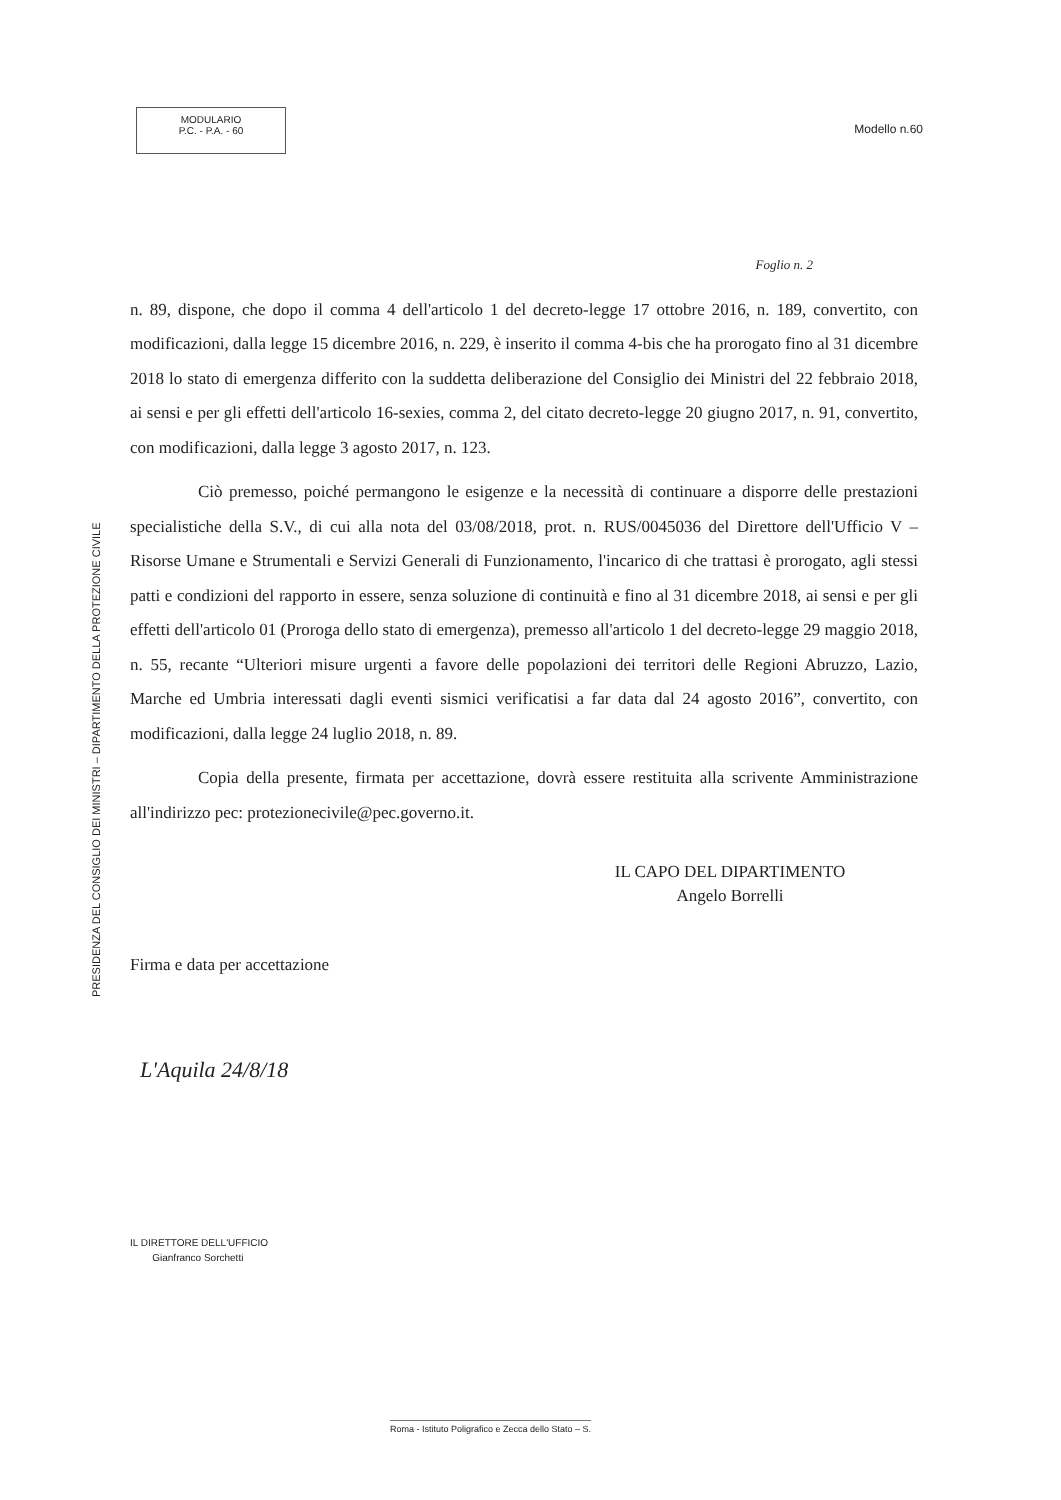MODULARIO
P.C. - P.A. - 60
Modello n.60
PRESIDENZA DEL CONSIGLIO DEI MINISTRI – DIPARTIMENTO DELLA PROTEZIONE CIVILE
Foglio n. 2
n. 89, dispone, che dopo il comma 4 dell'articolo 1 del decreto-legge 17 ottobre 2016, n. 189, convertito, con modificazioni, dalla legge 15 dicembre 2016, n. 229, è inserito il comma 4-bis che ha prorogato fino al 31 dicembre 2018 lo stato di emergenza differito con la suddetta deliberazione del Consiglio dei Ministri del 22 febbraio 2018, ai sensi e per gli effetti dell'articolo 16-sexies, comma 2, del citato decreto-legge 20 giugno 2017, n. 91, convertito, con modificazioni, dalla legge 3 agosto 2017, n. 123.
Ciò premesso, poiché permangono le esigenze e la necessità di continuare a disporre delle prestazioni specialistiche della S.V., di cui alla nota del 03/08/2018, prot. n. RUS/0045036 del Direttore dell'Ufficio V – Risorse Umane e Strumentali e Servizi Generali di Funzionamento, l'incarico di che trattasi è prorogato, agli stessi patti e condizioni del rapporto in essere, senza soluzione di continuità e fino al 31 dicembre 2018, ai sensi e per gli effetti dell'articolo 01 (Proroga dello stato di emergenza), premesso all'articolo 1 del decreto-legge 29 maggio 2018, n. 55, recante “Ulteriori misure urgenti a favore delle popolazioni dei territori delle Regioni Abruzzo, Lazio, Marche ed Umbria interessati dagli eventi sismici verificatisi a far data dal 24 agosto 2016”, convertito, con modificazioni, dalla legge 24 luglio 2018, n. 89.
Copia della presente, firmata per accettazione, dovrà essere restituita alla scrivente Amministrazione all'indirizzo pec: protezionecivile@pec.governo.it.
IL CAPO DEL DIPARTIMENTO
Angelo Borrelli
Firma e data per accettazione
L'Aquila 24/8/18
IL DIRETTORE DELL'UFFICIO
Gianfranco Sorchetti
Roma - Istituto Poligrafico e Zecca dello Stato – S.